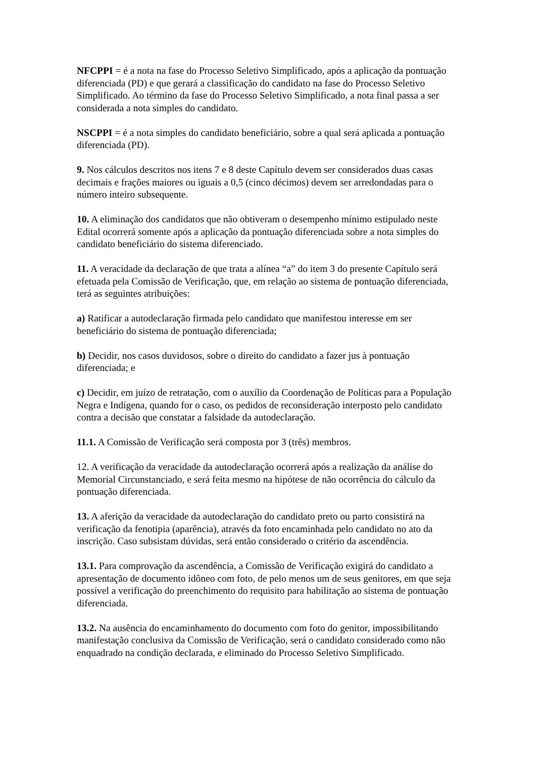NFCPPI = é a nota na fase do Processo Seletivo Simplificado, após a aplicação da pontuação diferenciada (PD) e que gerará a classificação do candidato na fase do Processo Seletivo Simplificado. Ao término da fase do Processo Seletivo Simplificado, a nota final passa a ser considerada a nota simples do candidato.
NSCPPI = é a nota simples do candidato beneficiário, sobre a qual será aplicada a pontuação diferenciada (PD).
9. Nos cálculos descritos nos itens 7 e 8 deste Capítulo devem ser considerados duas casas decimais e frações maiores ou iguais a 0,5 (cinco décimos) devem ser arredondadas para o número inteiro subsequente.
10. A eliminação dos candidatos que não obtiveram o desempenho mínimo estipulado neste Edital ocorrerá somente após a aplicação da pontuação diferenciada sobre a nota simples do candidato beneficiário do sistema diferenciado.
11. A veracidade da declaração de que trata a alínea “a” do item 3 do presente Capítulo será efetuada pela Comissão de Verificação, que, em relação ao sistema de pontuação diferenciada, terá as seguintes atribuições:
a) Ratificar a autodeclaração firmada pelo candidato que manifestou interesse em ser beneficiário do sistema de pontuação diferenciada;
b) Decidir, nos casos duvidosos, sobre o direito do candidato a fazer jus à pontuação diferenciada; e
c) Decidir, em juízo de retratação, com o auxílio da Coordenação de Políticas para a População Negra e Indígena, quando for o caso, os pedidos de reconsideração interposto pelo candidato contra a decisão que constatar a falsidade da autodeclaração.
11.1. A Comissão de Verificação será composta por 3 (três) membros.
12. A verificação da veracidade da autodeclaração ocorrerá após a realização da análise do Memorial Circunstanciado, e será feita mesmo na hipótese de não ocorrência do cálculo da pontuação diferenciada.
13. A aferição da veracidade da autodeclaração do candidato preto ou parto consistirá na verificação da fenotipia (aparência), através da foto encaminhada pelo candidato no ato da inscrição. Caso subsistam dúvidas, será então considerado o critério da ascendência.
13.1. Para comprovação da ascendência, a Comissão de Verificação exigirá do candidato a apresentação de documento idôneo com foto, de pelo menos um de seus genitores, em que seja possível a verificação do preenchimento do requisito para habilitação ao sistema de pontuação diferenciada.
13.2. Na ausência do encaminhamento do documento com foto do genitor, impossibilitando manifestação conclusiva da Comissão de Verificação, será o candidato considerado como não enquadrado na condição declarada, e eliminado do Processo Seletivo Simplificado.